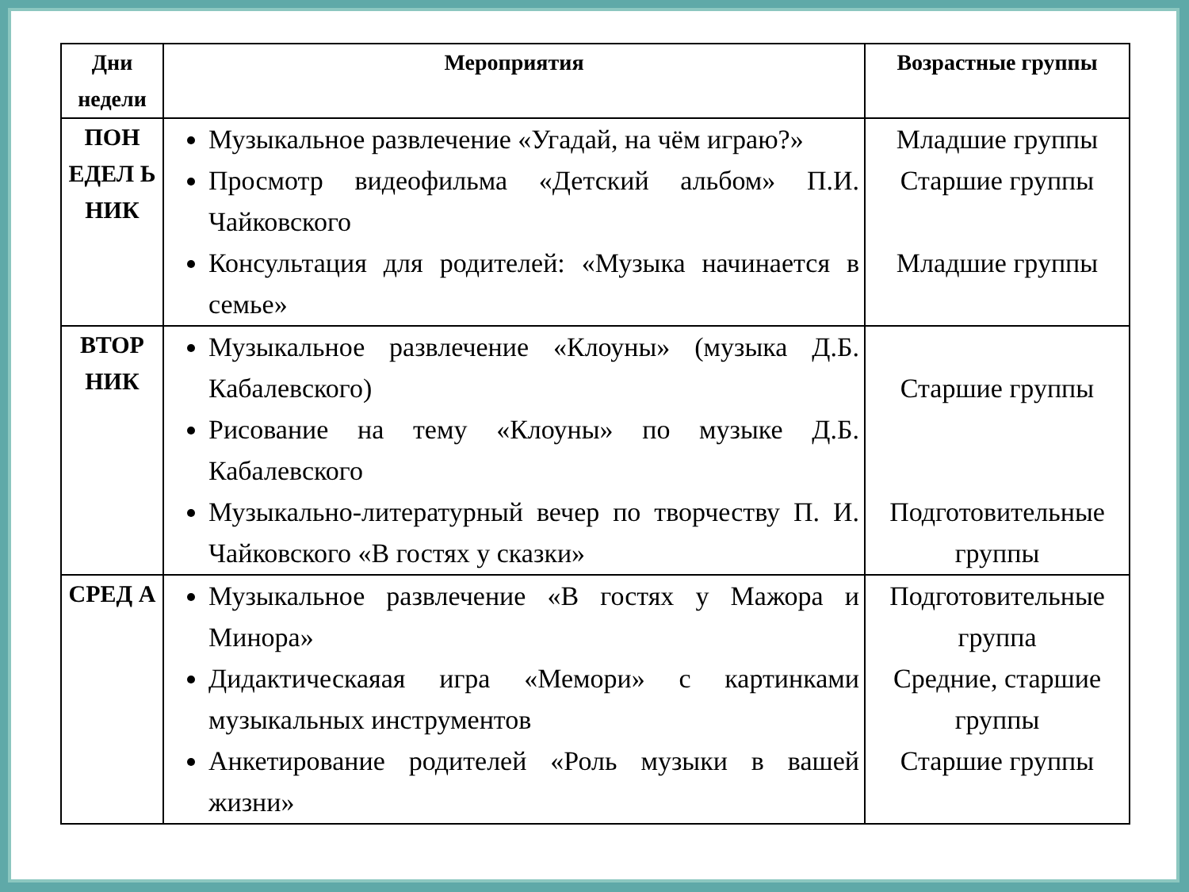| Дни недели | Мероприятия | Возрастные группы |
| --- | --- | --- |
| ПОН ЕДЕЛ Ь НИК | Музыкальное развлечение «Угадай, на чём играю?» Просмотр видеофильма «Детский альбом» П.И. Чайковского Консультация для родителей: «Музыка начинается в семье» | Младшие группы Старшие группы Младшие группы |
| ВТОР НИК | Музыкальное развлечение «Клоуны» (музыка Д.Б. Кабалевского) Рисование на тему «Клоуны» по музыке Д.Б. Кабалевского Музыкально-литературный вечер по творчеству П. И. Чайковского «В гостях у сказки» | Старшие группы Подготовительные группы |
| СРЕД А | Музыкальное развлечение «В гостях у Мажора и Минора» Дидактическаяая игра «Мемори» с картинками музыкальных инструментов Анкетирование родителей «Роль музыки в вашей жизни» | Подготовительные группа Средние, старшие группы Старшие группы |